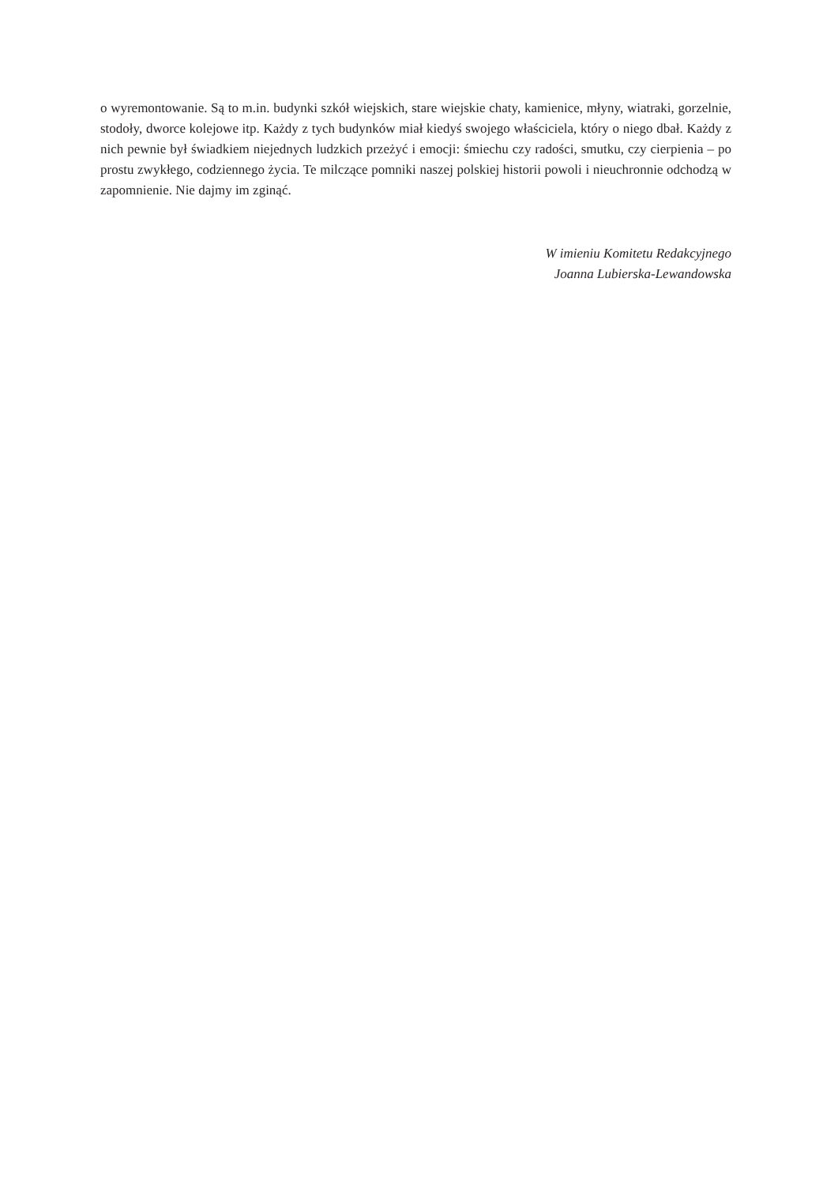o wyremontowanie. Są to m.in. budynki szkół wiejskich, stare wiejskie chaty, kamienice, młyny, wiatraki, gorzelnie, stodoły, dworce kolejowe itp. Każdy z tych budynków miał kiedyś swojego właściciela, który o niego dbał. Każdy z nich pewnie był świadkiem niejednych ludzkich przeżyć i emocji: śmiechu czy radości, smutku, czy cierpienia – po prostu zwykłego, codziennego życia. Te milczące pomniki naszej polskiej historii powoli i nieuchronnie odchodzą w zapomnienie. Nie dajmy im zginąć.
W imieniu Komitetu Redakcyjnego
Joanna Lubierska-Lewandowska